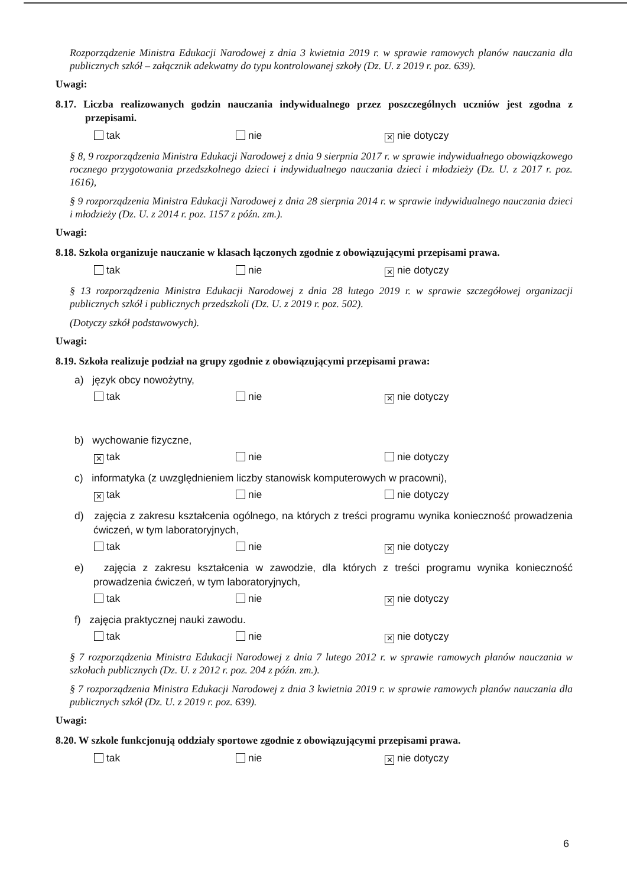Rozporządzenie Ministra Edukacji Narodowej z dnia 3 kwietnia 2019 r. w sprawie ramowych planów nauczania dla publicznych szkół – załącznik adekwatny do typu kontrolowanej szkoły (Dz. U. z 2019 r. poz. 639).
Uwagi:
8.17. Liczba realizowanych godzin nauczania indywidualnego przez poszczególnych uczniów jest zgodna z przepisami.
tak nie ✕ nie dotyczy
§ 8, 9 rozporządzenia Ministra Edukacji Narodowej z dnia 9 sierpnia 2017 r. w sprawie indywidualnego obowiązkowego rocznego przygotowania przedszkolnego dzieci i indywidualnego nauczania dzieci i młodzieży (Dz. U. z 2017 r. poz. 1616),
§ 9 rozporządzenia Ministra Edukacji Narodowej z dnia 28 sierpnia 2014 r. w sprawie indywidualnego nauczania dzieci i młodzieży (Dz. U. z 2014 r. poz. 1157 z późn. zm.).
Uwagi:
8.18. Szkoła organizuje nauczanie w klasach łączonych zgodnie z obowiązującymi przepisami prawa.
tak nie ✕ nie dotyczy
§ 13 rozporządzenia Ministra Edukacji Narodowej z dnia 28 lutego 2019 r. w sprawie szczegółowej organizacji publicznych szkół i publicznych przedszkoli (Dz. U. z 2019 r. poz. 502).
(Dotyczy szkół podstawowych).
Uwagi:
8.19. Szkoła realizuje podział na grupy zgodnie z obowiązującymi przepisami prawa:
a) język obcy nowożytny,
tak nie ✕ nie dotyczy
b) wychowanie fizyczne,
✕ tak nie nie dotyczy
c) informatyka (z uwzględnieniem liczby stanowisk komputerowych w pracowni),
✕ tak nie nie dotyczy
d) zajęcia z zakresu kształcenia ogólnego, na których z treści programu wynika konieczność prowadzenia ćwiczeń, w tym laboratoryjnych,
tak nie ✕ nie dotyczy
e) zajęcia z zakresu kształcenia w zawodzie, dla których z treści programu wynika konieczność prowadzenia ćwiczeń, w tym laboratoryjnych,
tak nie ✕ nie dotyczy
f) zajęcia praktycznej nauki zawodu.
tak nie ✕ nie dotyczy
§ 7 rozporządzenia Ministra Edukacji Narodowej z dnia 7 lutego 2012 r. w sprawie ramowych planów nauczania w szkołach publicznych (Dz. U. z 2012 r. poz. 204 z późn. zm.).
§ 7 rozporządzenia Ministra Edukacji Narodowej z dnia 3 kwietnia 2019 r. w sprawie ramowych planów nauczania dla publicznych szkół (Dz. U. z 2019 r. poz. 639).
Uwagi:
8.20. W szkole funkcjonują oddziały sportowe zgodnie z obowiązującymi przepisami prawa.
tak nie ✕ nie dotyczy
6